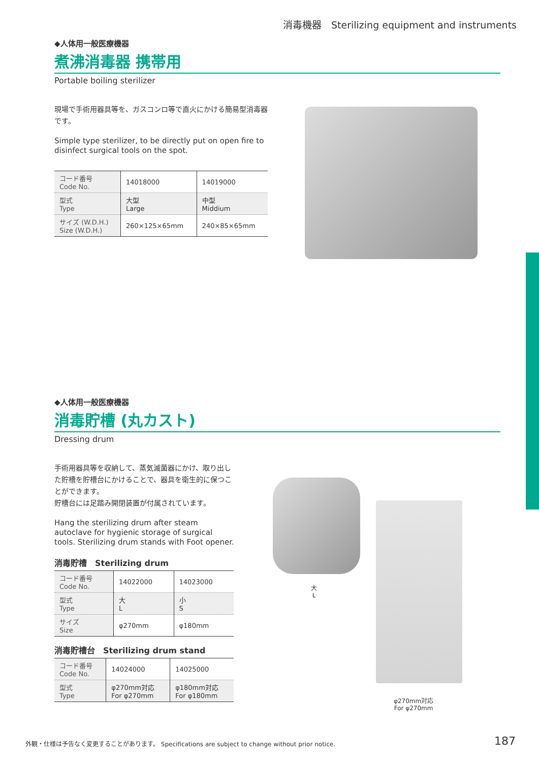消毒機器　Sterilizing equipment and instruments
◆人体用一般医療機器
煮沸消毒器 携帯用
Portable boiling sterilizer
現場で手術用器具等を、ガスコンロ等で直火にかける簡易型消毒器です。
Simple type sterilizer, to be directly put on open fire to disinfect surgical tools on the spot.
| コード番号 Code No. | 14018000 | 14019000 |
| 型式 Type | 大型 Large | 中型 Middium |
| サイズ (W.D.H.) Size (W.D.H.) | 260×125×65mm | 240×85×65mm |
◆人体用一般医療機器
消毒貯槽 (丸カスト)
Dressing drum
手術用器具等を収納して、蒸気滅菌器にかけ、取り出した貯槽を貯槽台にかけることで、器具を衛生的に保つことができます。
貯槽台には足踏み開閉装置が付属されています。
Hang the sterilizing drum after steam autoclave for hygienic storage of surgical tools. Sterilizing drum stands with Foot opener.
消毒貯槽　Sterilizing drum
| コード番号 Code No. | 14022000 | 14023000 |
| 型式 Type | 大 L | 小 S |
| サイズ Size | φ270mm | φ180mm |
消毒貯槽台　Sterilizing drum stand
| コード番号 Code No. | 14024000 | 14025000 |
| 型式 Type | φ270mm対応 For φ270mm | φ180mm対応 For φ180mm |
大
L
φ270mm対応
For φ270mm
外観・仕様は予告なく変更することがあります。 Specifications are subject to change without prior notice.
187